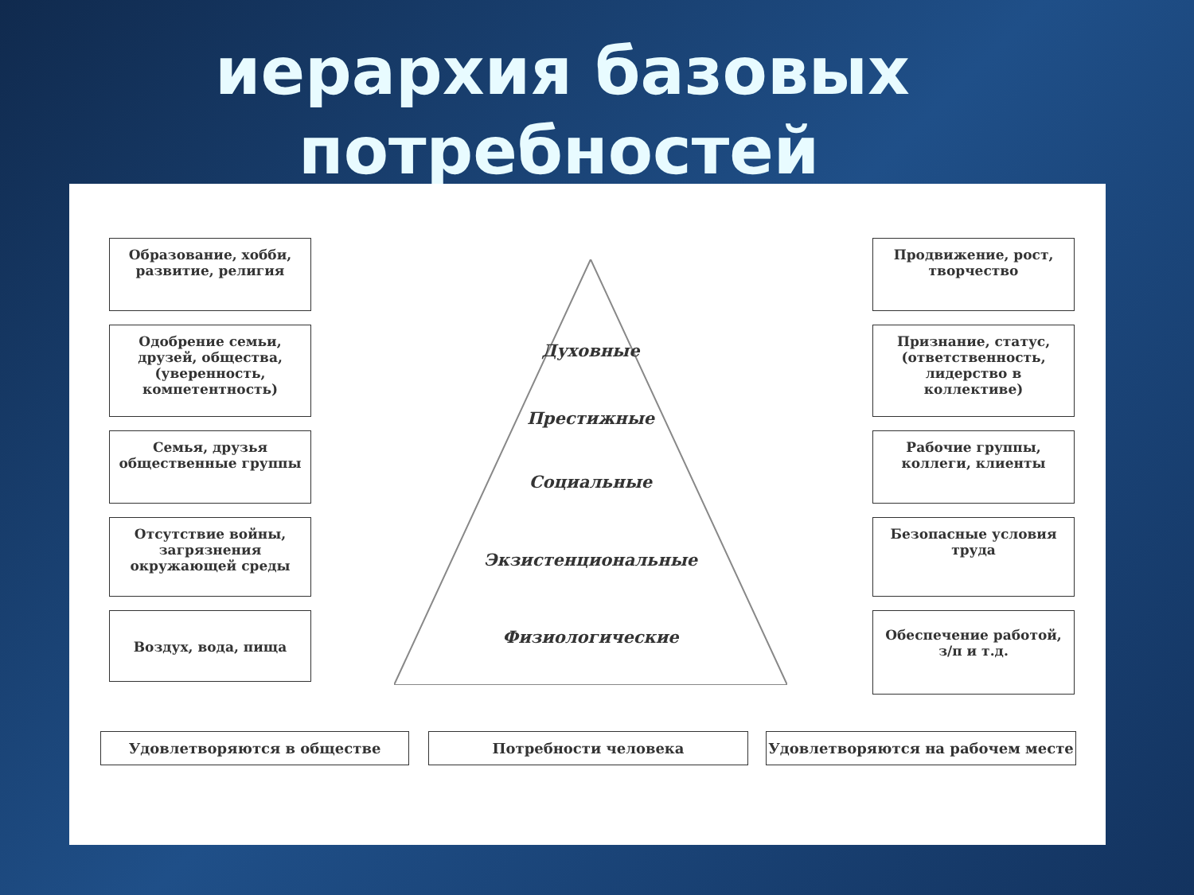иерархия базовых
потребностей
Образование, хобби, развитие, религия
Одобрение семьи, друзей, общества, (уверенность, компетентность)
Семья, друзья общественные группы
Отсутствие войны, загрязнения окружающей среды
Воздух, вода, пища
Духовные
Престижные
Социальные
Экзистенциональные
Физиологические
Продвижение, рост, творчество
Признание, статус, (ответственность, лидерство в коллективе)
Рабочие группы, коллеги, клиенты
Безопасные условия труда
Обеспечение работой, з/п и т.д.
Удовлетворяются в обществе Потребности человека Удовлетворяются на рабочем месте